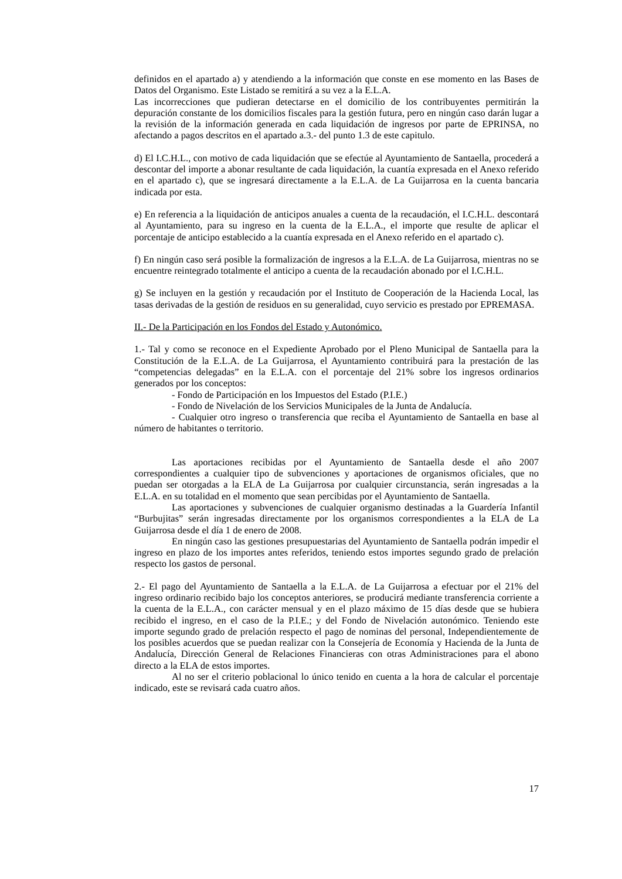definidos en el apartado a) y atendiendo a la información que conste en ese momento en las Bases de Datos del Organismo. Este Listado se remitirá a su vez a la E.L.A.
Las incorrecciones que pudieran detectarse en el domicilio de los contribuyentes permitirán la depuración constante de los domicilios fiscales para la gestión futura, pero en ningún caso darán lugar a la revisión de la información generada en cada liquidación de ingresos por parte de EPRINSA, no afectando a pagos descritos en el apartado a.3.- del punto 1.3 de este capitulo.
d) El I.C.H.L., con motivo de cada liquidación que se efectúe al Ayuntamiento de Santaella, procederá a descontar del importe a abonar resultante de cada liquidación, la cuantía expresada en el Anexo referido en el apartado c), que se ingresará directamente a la E.L.A. de La Guijarrosa en la cuenta bancaria indicada por esta.
e) En referencia a la liquidación de anticipos anuales a cuenta de la recaudación, el I.C.H.L. descontará al Ayuntamiento, para su ingreso en la cuenta de la E.L.A., el importe que resulte de aplicar el porcentaje de anticipo establecido a la cuantía expresada en el Anexo referido en el apartado c).
f) En ningún caso será posible la formalización de ingresos a la E.L.A. de La Guijarrosa, mientras no se encuentre reintegrado totalmente el anticipo a cuenta de la recaudación abonado por el I.C.H.L.
g) Se incluyen en la gestión y recaudación por el Instituto de Cooperación de la Hacienda Local, las tasas derivadas de la gestión de residuos en su generalidad, cuyo servicio es prestado por EPREMASA.
II.- De la Participación en los Fondos del Estado y Autonómico.
1.- Tal y como se reconoce en el Expediente Aprobado por el Pleno Municipal de Santaella para la Constitución de la E.L.A. de La Guijarrosa, el Ayuntamiento contribuirá para la prestación de las “competencias delegadas” en la E.L.A. con el porcentaje del 21% sobre los ingresos ordinarios generados por los conceptos:
- Fondo de Participación en los Impuestos del Estado (P.I.E.)
- Fondo de Nivelación de los Servicios Municipales de la Junta de Andalucía.
- Cualquier otro ingreso o transferencia que reciba el Ayuntamiento de Santaella en base al número de habitantes o territorio.
Las aportaciones recibidas por el Ayuntamiento de Santaella desde el año 2007 correspondientes a cualquier tipo de subvenciones y aportaciones de organismos oficiales, que no puedan ser otorgadas a la ELA de La Guijarrosa por cualquier circunstancia, serán ingresadas a la E.L.A. en su totalidad en el momento que sean percibidas por el Ayuntamiento de Santaella.
Las aportaciones y subvenciones de cualquier organismo destinadas a la Guardería Infantil “Burbujitas” serán ingresadas directamente por los organismos correspondientes a la ELA de La Guijarrosa desde el día 1 de enero de 2008.
En ningún caso las gestiones presupuestarias del Ayuntamiento de Santaella podrán impedir el ingreso en plazo de los importes antes referidos, teniendo estos importes segundo grado de prelación respecto los gastos de personal.
2.- El pago del Ayuntamiento de Santaella a la E.L.A. de La Guijarrosa a efectuar por el 21% del ingreso ordinario recibido bajo los conceptos anteriores, se producirá mediante transferencia corriente a la cuenta de la E.L.A., con carácter mensual y en el plazo máximo de 15 días desde que se hubiera recibido el ingreso, en el caso de la P.I.E.; y del Fondo de Nivelación autonómico. Teniendo este importe segundo grado de prelación respecto el pago de nominas del personal, Independientemente de los posibles acuerdos que se puedan realizar con la Consejería de Economía y Hacienda de la Junta de Andalucía, Dirección General de Relaciones Financieras con otras Administraciones para el abono directo a la ELA de estos importes.
Al no ser el criterio poblacional lo único tenido en cuenta a la hora de calcular el porcentaje indicado, este se revisará cada cuatro años.
17